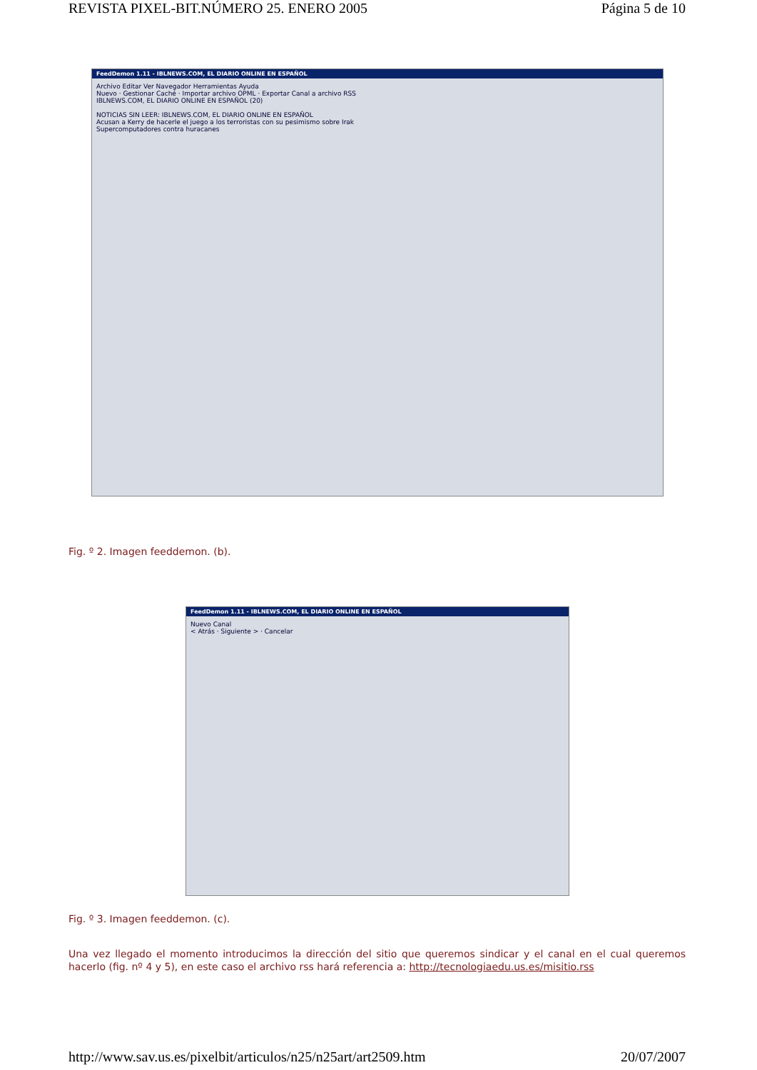REVISTA PIXEL-BIT.NÚMERO 25. ENERO 2005 Página 5 de 10
FeedDemon 1.11 - IBLNEWS.COM, EL DIARIO ONLINE EN ESPAÑOL
Archivo Editar Ver Navegador Herramientas Ayuda
Nuevo · Gestionar Caché · Importar archivo OPML · Exportar Canal a archivo RSS
IBLNEWS.COM, EL DIARIO ONLINE EN ESPAÑOL (20)
NOTICIAS SIN LEER: IBLNEWS.COM, EL DIARIO ONLINE EN ESPAÑOL
Acusan a Kerry de hacerle el juego a los terroristas con su pesimismo sobre Irak
Supercomputadores contra huracanes
Fig. º 2. Imagen feeddemon. (b).
FeedDemon 1.11 - IBLNEWS.COM, EL DIARIO ONLINE EN ESPAÑOL
Nuevo Canal
< Atrás · Siguiente > · Cancelar
Fig. º 3. Imagen feeddemon. (c).
Una vez llegado el momento introducimos la dirección del sitio que queremos sindicar y el canal en el cual queremos hacerlo (fig. nº 4 y 5), en este caso el archivo rss hará referencia a: http://tecnologiaedu.us.es/misitio.rss
http://www.sav.us.es/pixelbit/articulos/n25/n25art/art2509.htm 20/07/2007